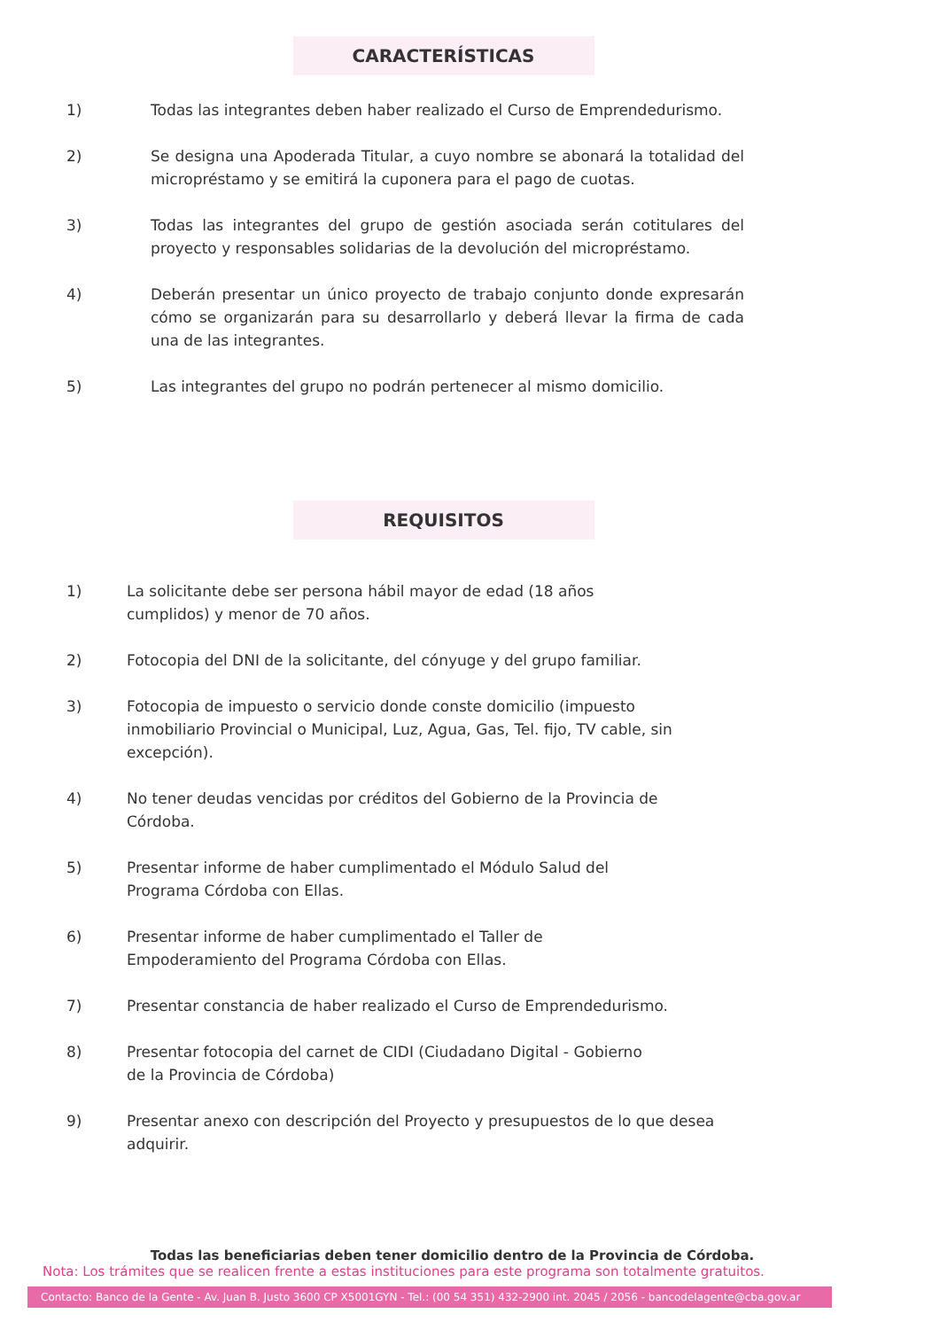CARACTERÍSTICAS
1) Todas las integrantes deben haber realizado el Curso de Emprendedurismo.
2) Se designa una Apoderada Titular, a cuyo nombre se abonará la totalidad del micropréstamo y se emitirá la cuponera para el pago de cuotas.
3) Todas las integrantes del grupo de gestión asociada serán cotitulares del proyecto y responsables solidarias de la devolución del micropréstamo.
4) Deberán presentar un único proyecto de trabajo conjunto donde expresarán cómo se organizarán para su desarrollarlo y deberá llevar la firma de cada una de las integrantes.
5) Las integrantes del grupo no podrán pertenecer al mismo domicilio.
REQUISITOS
1) La solicitante debe ser persona hábil mayor de edad (18 años
cumplidos) y menor de 70 años.
2) Fotocopia del DNI de la solicitante, del cónyuge y del grupo familiar.
3) Fotocopia de impuesto o servicio donde conste domicilio (impuesto inmobiliario Provincial o Municipal, Luz, Agua, Gas, Tel. fijo, TV cable, sin excepción).
4) No tener deudas vencidas por créditos del Gobierno de la Provincia de Córdoba.
5) Presentar informe de haber cumplimentado el Módulo Salud del
Programa Córdoba con Ellas.
6) Presentar informe de haber cumplimentado el Taller de
Empoderamiento del Programa Córdoba con Ellas.
7) Presentar constancia de haber realizado el Curso de Emprendedurismo.
8) Presentar fotocopia del carnet de CIDI (Ciudadano Digital - Gobierno
de la Provincia de Córdoba)
9) Presentar anexo con descripción del Proyecto y presupuestos de lo que desea adquirir.
Todas las beneficiarias deben tener domicilio dentro de la Provincia de Córdoba.
Nota: Los trámites que se realicen frente a estas instituciones para este programa son totalmente gratuitos.
Contacto: Banco de la Gente - Av. Juan B. Justo 3600 CP X5001GYN - Tel.: (00 54 351) 432-2900 int. 2045 / 2056 - bancodelagente@cba.gov.ar